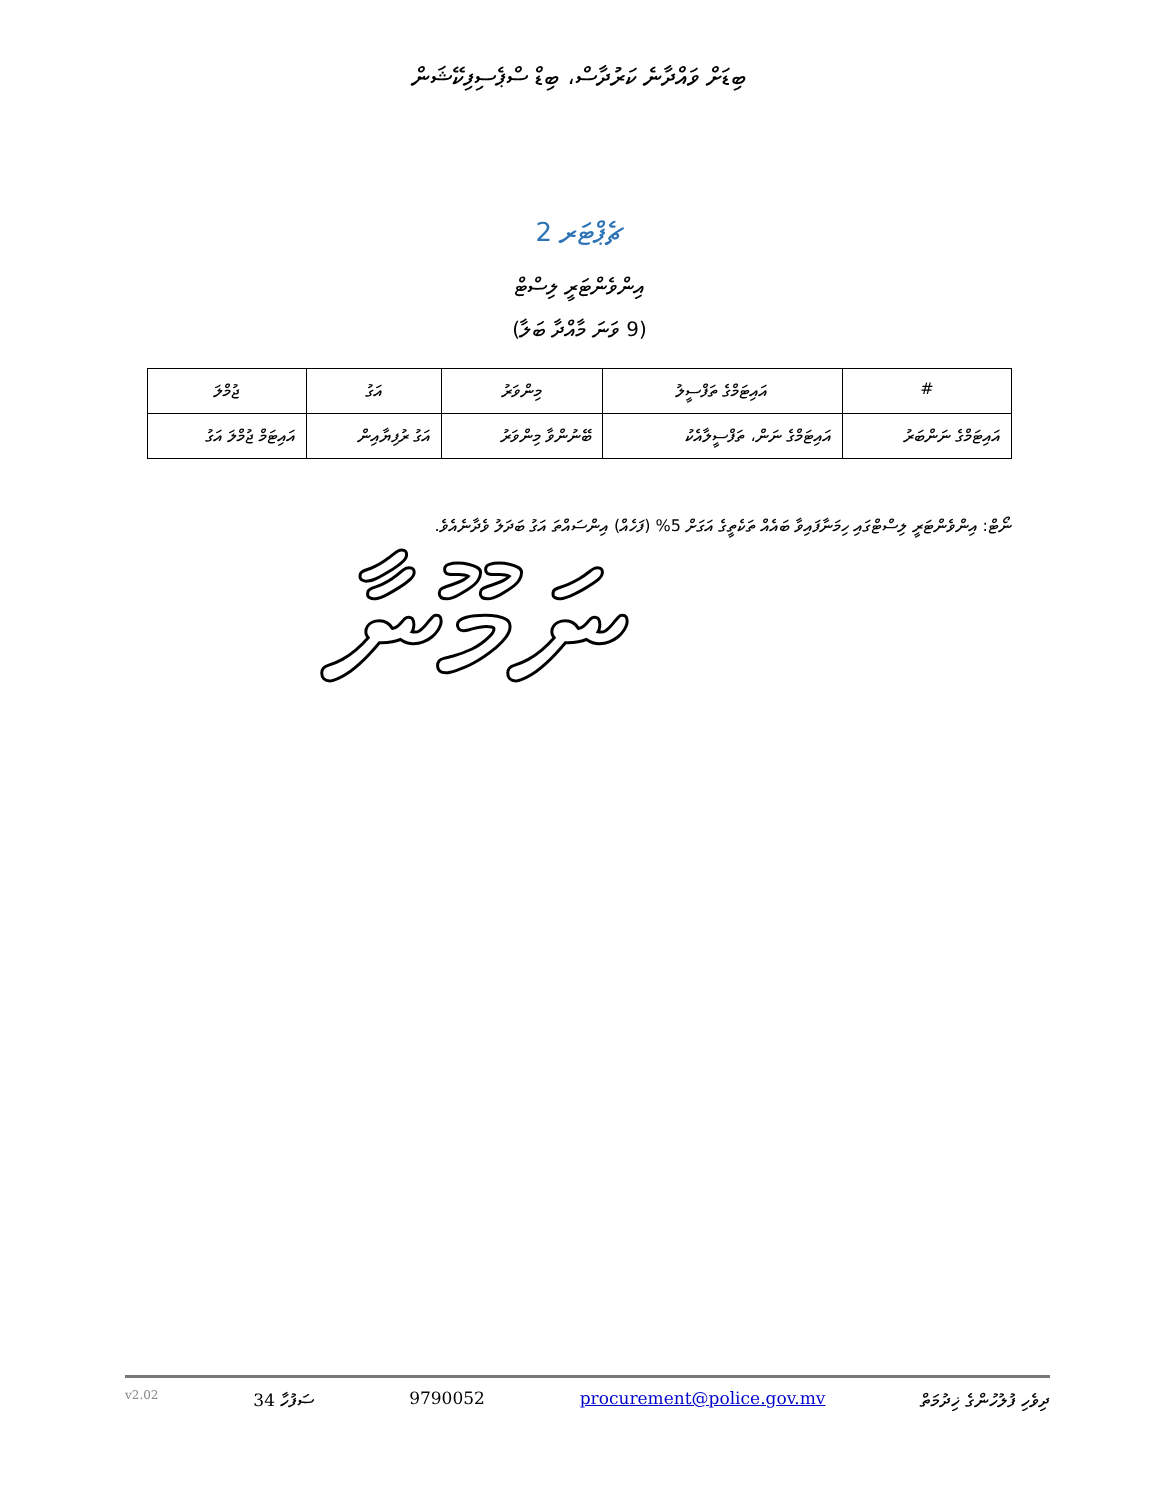ބިޑަށް ވައްދާނެ ކަރުދާސް، ބިޑް ސްޕެސިފިކޭޝަން
ޗެޕްޓަރ 2
އިންވެންޓަރީ ލިސްޓް
(9 ވަނަ މާއްދާ ބަލާ)
| # | އައިޓަމްގެ ތަފްސީލު | މިންވަރު | އަގު | ޖުމްލަ |
| --- | --- | --- | --- | --- |
| އައިޓަމްގެ ނަންބަރު | އައިޓަމްގެ ނަން، ތަފްސީލާއެކު | ބޭނުންވާ މިންވަރު | އަގު ރުފިޔާއިން | އައިޓަމް ޖުމްލަ އަގު |
ނޯޓް: އިންވެންޓަރީ ލިސްޓްގައި ހިމަނާފައިވާ ބައެއް ތަކެތީގެ އަގަށް 5% (ފަހެއް) އިންސައްތަ އަގު ބަދަލު ވެދާނެއެވެ.
ނަމޫނާ
v2.02 ސަފުހާ 34 9790052 procurement@police.gov.mv ދިވެހި ފުލުހުންގެ ޚިދުމަތް